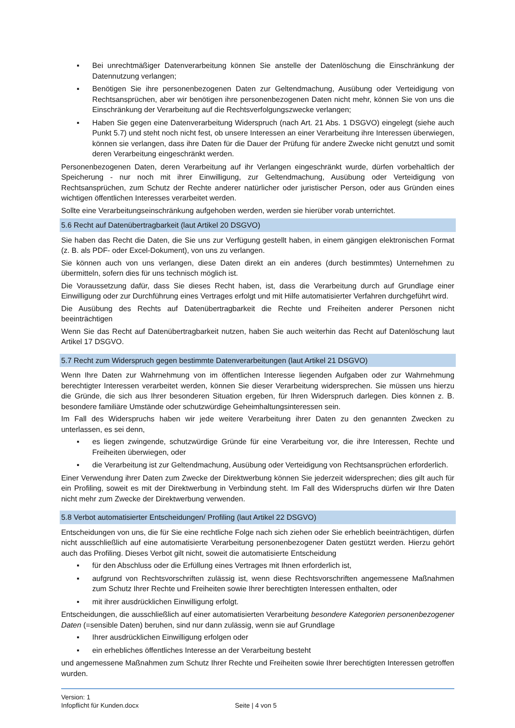▪ Bei unrechtmäßiger Datenverarbeitung können Sie anstelle der Datenlöschung die Einschränkung der Datennutzung verlangen;
▪ Benötigen Sie ihre personenbezogenen Daten zur Geltendmachung, Ausübung oder Verteidigung von Rechtsansprüchen, aber wir benötigen ihre personenbezogenen Daten nicht mehr, können Sie von uns die Einschränkung der Verarbeitung auf die Rechtsverfolgungszwecke verlangen;
▪ Haben Sie gegen eine Datenverarbeitung Widerspruch (nach Art. 21 Abs. 1 DSGVO) eingelegt (siehe auch Punkt 5.7) und steht noch nicht fest, ob unsere Interessen an einer Verarbeitung ihre Interessen überwiegen, können sie verlangen, dass ihre Daten für die Dauer der Prüfung für andere Zwecke nicht genutzt und somit deren Verarbeitung eingeschränkt werden.
Personenbezogenen Daten, deren Verarbeitung auf ihr Verlangen eingeschränkt wurde, dürfen vorbehaltlich der Speicherung - nur noch mit ihrer Einwilligung, zur Geltendmachung, Ausübung oder Verteidigung von Rechtsansprüchen, zum Schutz der Rechte anderer natürlicher oder juristischer Person, oder aus Gründen eines wichtigen öffentlichen Interesses verarbeitet werden.
Sollte eine Verarbeitungseinschränkung aufgehoben werden, werden sie hierüber vorab unterrichtet.
5.6 Recht auf Datenübertragbarkeit (laut Artikel 20 DSGVO)
Sie haben das Recht die Daten, die Sie uns zur Verfügung gestellt haben, in einem gängigen elektronischen Format (z. B. als PDF- oder Excel-Dokument), von uns zu verlangen.
Sie können auch von uns verlangen, diese Daten direkt an ein anderes (durch bestimmtes) Unternehmen zu übermitteln, sofern dies für uns technisch möglich ist.
Die Voraussetzung dafür, dass Sie dieses Recht haben, ist, dass die Verarbeitung durch auf Grundlage einer Einwilligung oder zur Durchführung eines Vertrages erfolgt und mit Hilfe automatisierter Verfahren durchgeführt wird.
Die Ausübung des Rechts auf Datenübertragbarkeit die Rechte und Freiheiten anderer Personen nicht beeinträchtigen
Wenn Sie das Recht auf Datenübertragbarkeit nutzen, haben Sie auch weiterhin das Recht auf Datenlöschung laut Artikel 17 DSGVO.
5.7 Recht zum Widerspruch gegen bestimmte Datenverarbeitungen (laut Artikel 21 DSGVO)
Wenn Ihre Daten zur Wahrnehmung von im öffentlichen Interesse liegenden Aufgaben oder zur Wahrnehmung berechtigter Interessen verarbeitet werden, können Sie dieser Verarbeitung widersprechen. Sie müssen uns hierzu die Gründe, die sich aus Ihrer besonderen Situation ergeben, für Ihren Widerspruch darlegen. Dies können z. B. besondere familiäre Umstände oder schutzwürdige Geheimhaltungsinteressen sein.
Im Fall des Widerspruchs haben wir jede weitere Verarbeitung ihrer Daten zu den genannten Zwecken zu unterlassen, es sei denn,
▪ es liegen zwingende, schutzwürdige Gründe für eine Verarbeitung vor, die ihre Interessen, Rechte und Freiheiten überwiegen, oder
▪ die Verarbeitung ist zur Geltendmachung, Ausübung oder Verteidigung von Rechtsansprüchen erforderlich.
Einer Verwendung ihrer Daten zum Zwecke der Direktwerbung können Sie jederzeit widersprechen; dies gilt auch für ein Profiling, soweit es mit der Direktwerbung in Verbindung steht. Im Fall des Widerspruchs dürfen wir Ihre Daten nicht mehr zum Zwecke der Direktwerbung verwenden.
5.8 Verbot automatisierter Entscheidungen/ Profiling (laut Artikel 22 DSGVO)
Entscheidungen von uns, die für Sie eine rechtliche Folge nach sich ziehen oder Sie erheblich beeinträchtigen, dürfen nicht ausschließlich auf eine automatisierte Verarbeitung personenbezogener Daten gestützt werden. Hierzu gehört auch das Profiling. Dieses Verbot gilt nicht, soweit die automatisierte Entscheidung
▪ für den Abschluss oder die Erfüllung eines Vertrages mit Ihnen erforderlich ist,
▪ aufgrund von Rechtsvorschriften zulässig ist, wenn diese Rechtsvorschriften angemessene Maßnahmen zum Schutz Ihrer Rechte und Freiheiten sowie Ihrer berechtigten Interessen enthalten, oder
▪ mit ihrer ausdrücklichen Einwilligung erfolgt.
Entscheidungen, die ausschließlich auf einer automatisierten Verarbeitung besondere Kategorien personenbezogener Daten (=sensible Daten) beruhen, sind nur dann zulässig, wenn sie auf Grundlage
▪ Ihrer ausdrücklichen Einwilligung erfolgen oder
▪ ein erhebliches öffentliches Interesse an der Verarbeitung besteht
und angemessene Maßnahmen zum Schutz Ihrer Rechte und Freiheiten sowie Ihrer berechtigten Interessen getroffen wurden.
Version: 1
Infopflicht für Kunden.docx Seite | 4 von 5